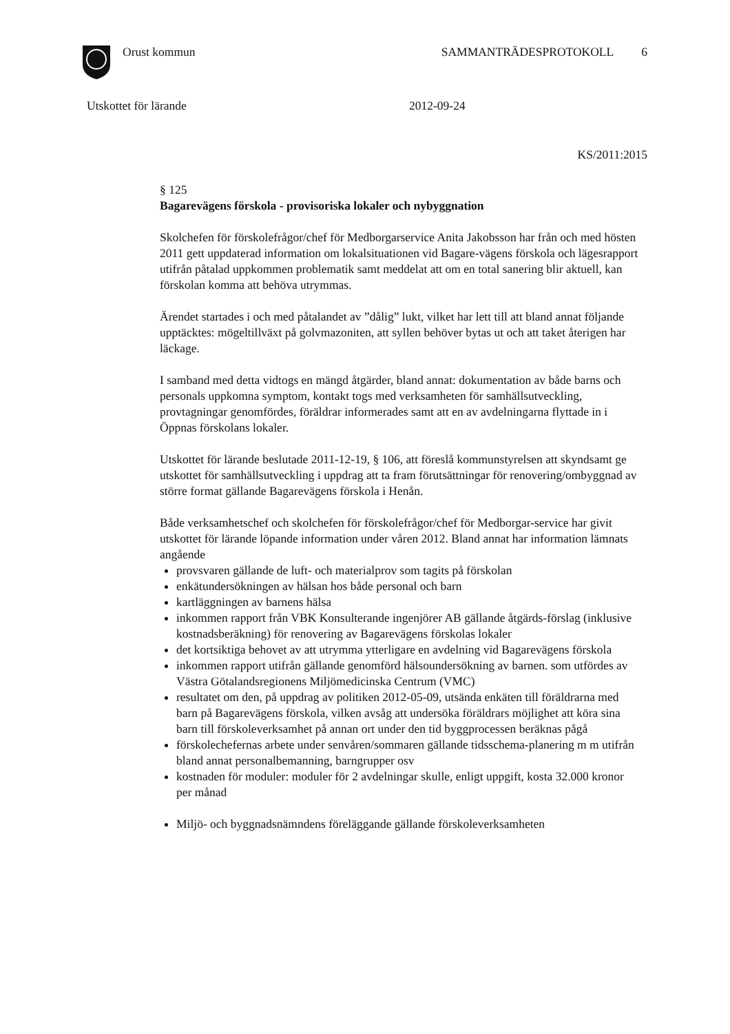Orust kommun SAMMANTRÄDESPROTOKOLL 6
Utskottet för lärande 2012-09-24
KS/2011:2015
§ 125
Bagarevägens förskola - provisoriska lokaler och nybyggnation
Skolchefen för förskolefrågor/chef för Medborgarservice Anita Jakobsson har från och med hösten 2011 gett uppdaterad information om lokalsituationen vid Bagare-vägens förskola och lägesrapport utifrån påtalad uppkommen problematik samt meddelat att om en total sanering blir aktuell, kan förskolan komma att behöva utrymmas.
Ärendet startades i och med påtalandet av ”dålig” lukt, vilket har lett till att bland annat följande upptäcktes: mögeltillväxt på golvmazoniten, att syllen behöver bytas ut och att taket återigen har läckage.
I samband med detta vidtogs en mängd åtgärder, bland annat: dokumentation av både barns och personals uppkomna symptom, kontakt togs med verksamheten för samhällsutveckling, provtagningar genomfördes, föräldrar informerades samt att en av avdelningarna flyttade in i Öppnas förskolans lokaler.
Utskottet för lärande beslutade 2011-12-19, § 106, att föreslå kommunstyrelsen att skyndsamt ge utskottet för samhällsutveckling i uppdrag att ta fram förutsättningar för renovering/ombyggnad av större format gällande Bagarevägens förskola i Henån.
Både verksamhetschef och skolchefen för förskolefrågor/chef för Medborgar-service har givit utskottet för lärande löpande information under våren 2012. Bland annat har information lämnats angående
provsvaren gällande de luft- och materialprov som tagits på förskolan
enkätundersökningen av hälsan hos både personal och barn
kartläggningen av barnens hälsa
inkommen rapport från VBK Konsulterande ingenjörer AB gällande åtgärds-förslag (inklusive kostnadsberäkning) för renovering av Bagarevägens förskolas lokaler
det kortsiktiga behovet av att utrymma ytterligare en avdelning vid Bagarevägens förskola
inkommen rapport utifrån gällande genomförd hälsoundersökning av barnen. som utfördes av Västra Götalandsregionens Miljömedicinska Centrum (VMC)
resultatet om den, på uppdrag av politiken 2012-05-09, utsända enkäten till föräldrarna med barn på Bagarevägens förskola, vilken avsåg att undersöka föräldrars möjlighet att köra sina barn till förskoleverksamhet på annan ort under den tid byggprocessen beräknas pågå
förskolechefernas arbete under senvåren/sommaren gällande tidsschema-planering m m utifrån bland annat personalbemanning, barngrupper osv
kostnaden för moduler: moduler för 2 avdelningar skulle, enligt uppgift, kosta 32.000 kronor per månad
Miljö- och byggnadsnämndens föreläggande gällande förskoleverksamheten